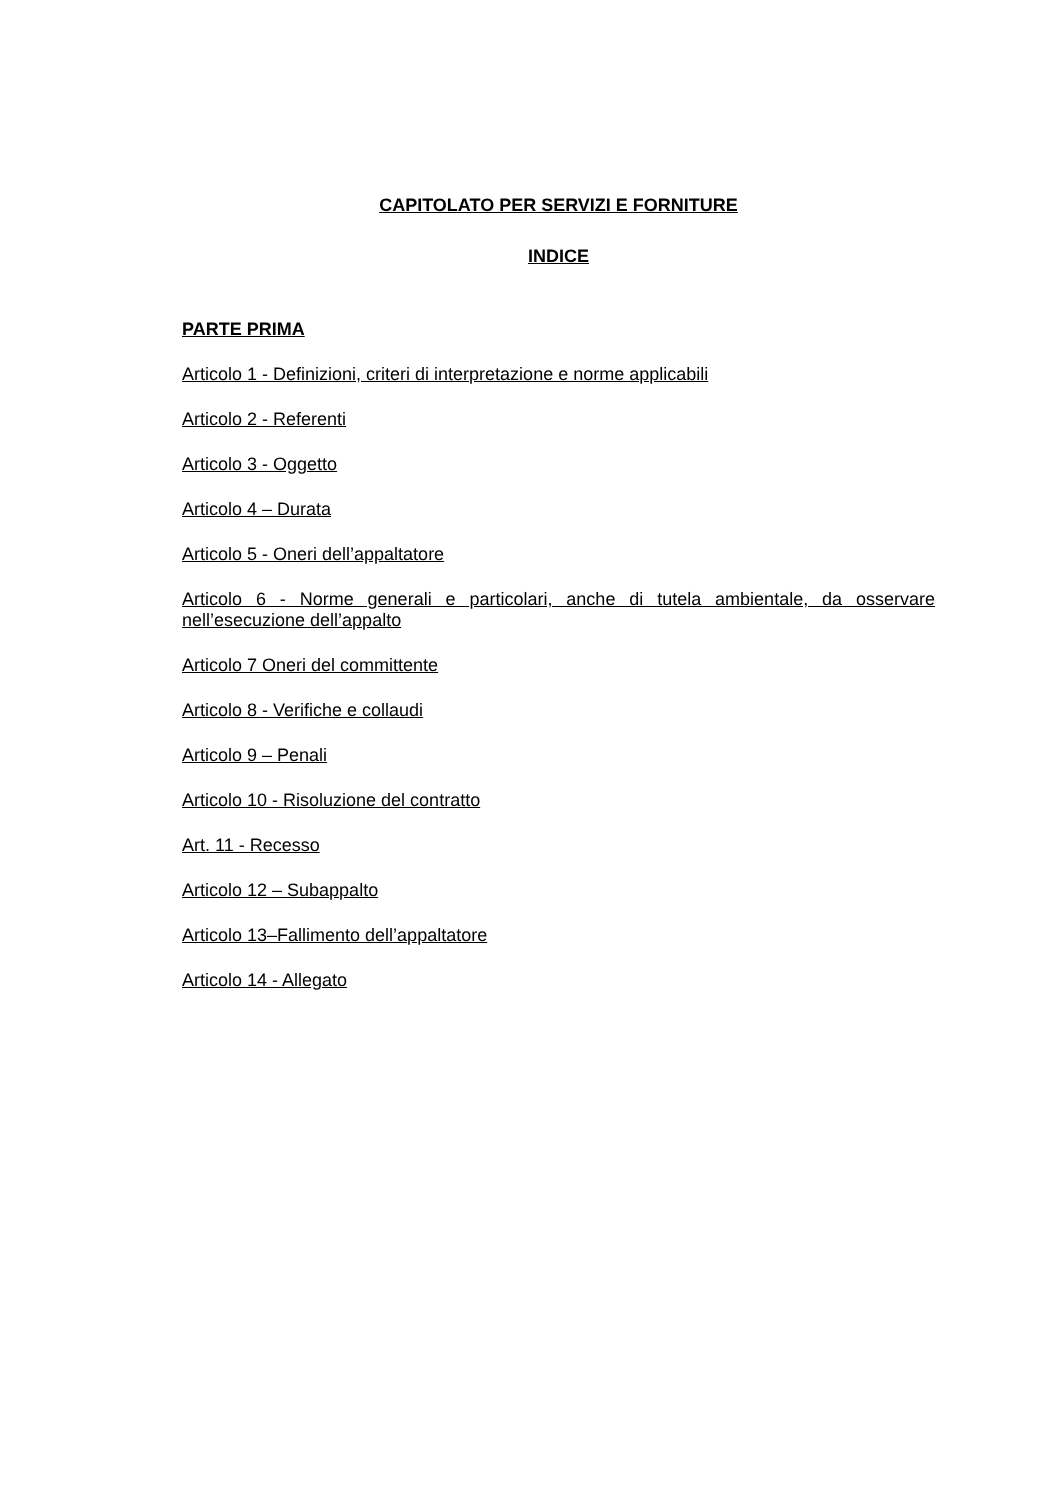CAPITOLATO PER SERVIZI E FORNITURE
INDICE
PARTE PRIMA
Articolo 1 - Definizioni, criteri di interpretazione e norme applicabili
Articolo 2 - Referenti
Articolo 3 - Oggetto
Articolo 4 – Durata
Articolo 5 - Oneri dell’appaltatore
Articolo 6 - Norme generali e particolari, anche di tutela ambientale, da osservare nell’esecuzione dell’appalto
Articolo 7 Oneri del committente
Articolo 8 - Verifiche e collaudi
Articolo 9 – Penali
Articolo 10 - Risoluzione del contratto
Art. 11 - Recesso
Articolo 12 – Subappalto
Articolo 13–Fallimento dell’appaltatore
Articolo 14 - Allegato